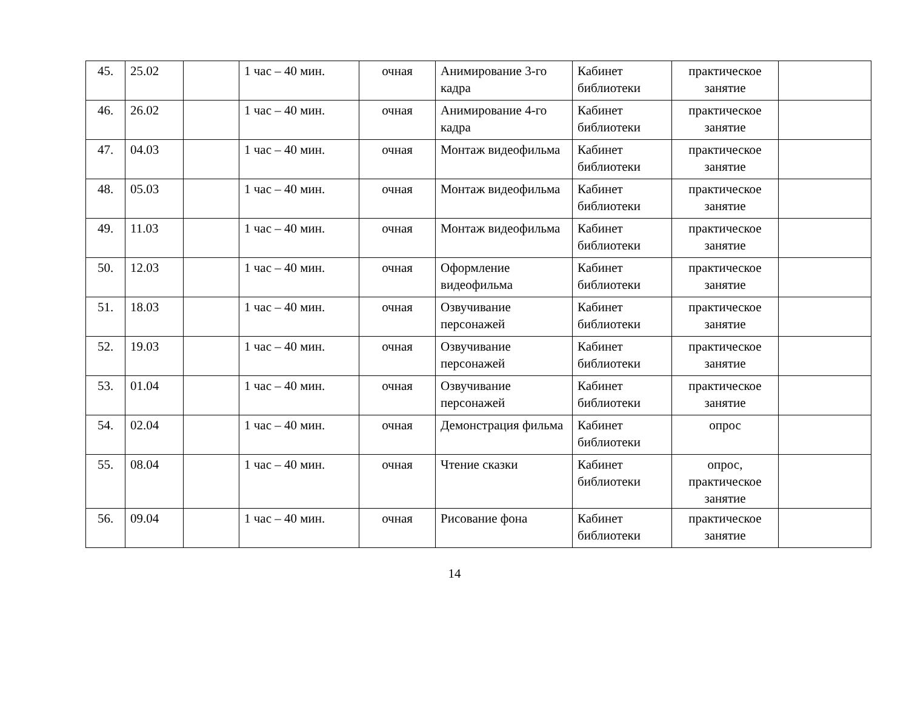| 45. | 25.02 | | 1 час – 40 мин. | очная | Анимирование 3-го кадра | Кабинет библиотеки | практическое занятие | |
| 46. | 26.02 | | 1 час – 40 мин. | очная | Анимирование 4-го кадра | Кабинет библиотеки | практическое занятие | |
| 47. | 04.03 | | 1 час – 40 мин. | очная | Монтаж видеофильма | Кабинет библиотеки | практическое занятие | |
| 48. | 05.03 | | 1 час – 40 мин. | очная | Монтаж видеофильма | Кабинет библиотеки | практическое занятие | |
| 49. | 11.03 | | 1 час – 40 мин. | очная | Монтаж видеофильма | Кабинет библиотеки | практическое занятие | |
| 50. | 12.03 | | 1 час – 40 мин. | очная | Оформление видеофильма | Кабинет библиотеки | практическое занятие | |
| 51. | 18.03 | | 1 час – 40 мин. | очная | Озвучивание персонажей | Кабинет библиотеки | практическое занятие | |
| 52. | 19.03 | | 1 час – 40 мин. | очная | Озвучивание персонажей | Кабинет библиотеки | практическое занятие | |
| 53. | 01.04 | | 1 час – 40 мин. | очная | Озвучивание персонажей | Кабинет библиотеки | практическое занятие | |
| 54. | 02.04 | | 1 час – 40 мин. | очная | Демонстрация фильма | Кабинет библиотеки | опрос | |
| 55. | 08.04 | | 1 час – 40 мин. | очная | Чтение сказки | Кабинет библиотеки | опрос, практическое занятие | |
| 56. | 09.04 | | 1 час – 40 мин. | очная | Рисование фона | Кабинет библиотеки | практическое занятие | |
14